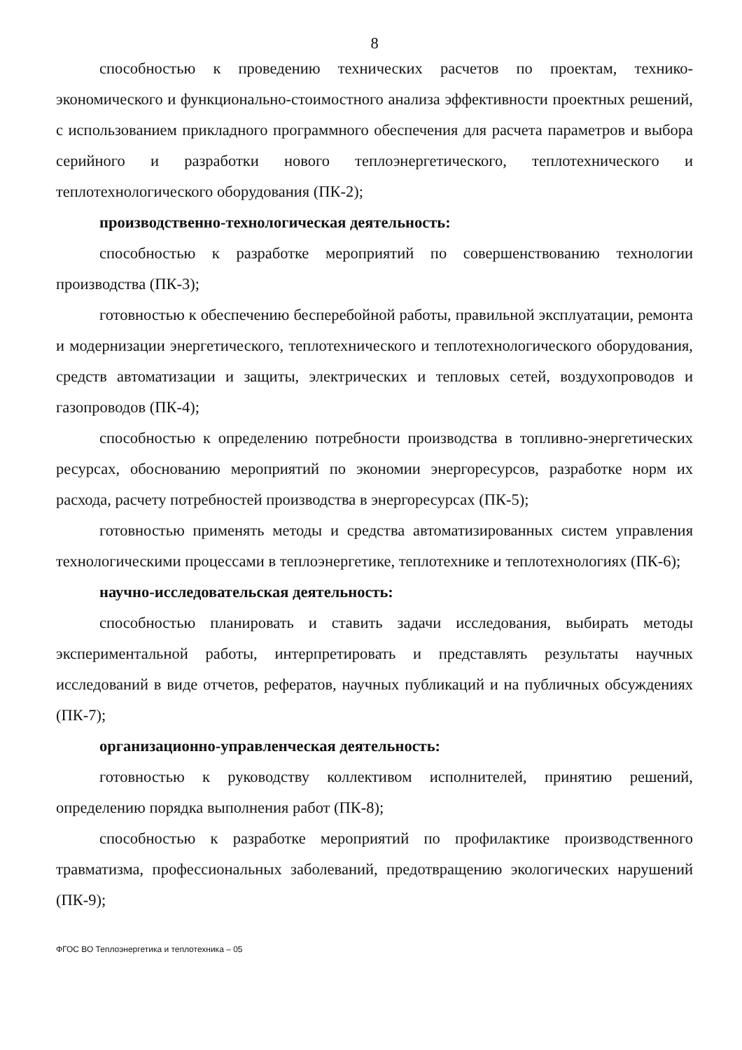8
способностью к проведению технических расчетов по проектам, технико-экономического и функционально-стоимостного анализа эффективности проектных решений, с использованием прикладного программного обеспечения для расчета параметров и выбора серийного и разработки нового теплоэнергетического, теплотехнического и теплотехнологического оборудования (ПК-2);
производственно-технологическая деятельность:
способностью к разработке мероприятий по совершенствованию технологии производства (ПК-3);
готовностью к обеспечению бесперебойной работы, правильной эксплуатации, ремонта и модернизации энергетического, теплотехнического и теплотехнологического оборудования, средств автоматизации и защиты, электрических и тепловых сетей, воздухопроводов и газопроводов (ПК-4);
способностью к определению потребности производства в топливно-энергетических ресурсах, обоснованию мероприятий по экономии энергоресурсов, разработке норм их расхода, расчету потребностей производства в энергоресурсах (ПК-5);
готовностью применять методы и средства автоматизированных систем управления технологическими процессами в теплоэнергетике, теплотехнике и теплотехнологиях (ПК-6);
научно-исследовательская деятельность:
способностью планировать и ставить задачи исследования, выбирать методы экспериментальной работы, интерпретировать и представлять результаты научных исследований в виде отчетов, рефератов, научных публикаций и на публичных обсуждениях (ПК-7);
организационно-управленческая деятельность:
готовностью к руководству коллективом исполнителей, принятию решений, определению порядка выполнения работ (ПК-8);
способностью к разработке мероприятий по профилактике производственного травматизма, профессиональных заболеваний, предотвращению экологических нарушений (ПК-9);
ФГОС ВО Теплоэнергетика и теплотехника – 05